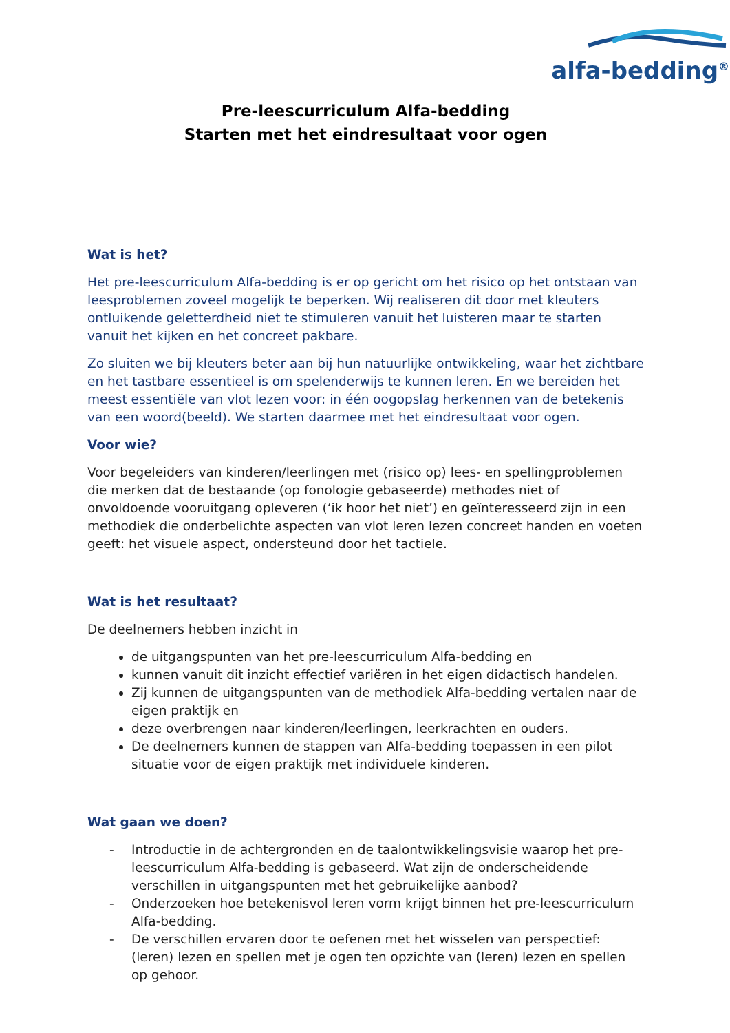alfa-bedding<sup>®</sup>
Pre-leescurriculum Alfa-bedding
Starten met het eindresultaat voor ogen
Wat is het?
Het pre-leescurriculum Alfa-bedding is er op gericht om het risico op het ontstaan van leesproblemen zoveel mogelijk te beperken. Wij realiseren dit door met kleuters ontluikende geletterdheid niet te stimuleren vanuit het luisteren maar te starten vanuit het kijken en het concreet pakbare.
Zo sluiten we bij kleuters beter aan bij hun natuurlijke ontwikkeling, waar het zichtbare en het tastbare essentieel is om spelenderwijs te kunnen leren. En we bereiden het meest essentiële van vlot lezen voor: in één oogopslag herkennen van de betekenis van een woord(beeld). We starten daarmee met het eindresultaat voor ogen.
Voor wie?
Voor begeleiders van kinderen/leerlingen met (risico op) lees- en spellingproblemen die merken dat de bestaande (op fonologie gebaseerde) methodes niet of onvoldoende vooruitgang opleveren (‘ik hoor het niet’) en geïnteresseerd zijn in een methodiek die onderbelichte aspecten van vlot leren lezen concreet handen en voeten geeft: het visuele aspect, ondersteund door het tactiele.
Wat is het resultaat?
De deelnemers hebben inzicht in
de uitgangspunten van het pre-leescurriculum Alfa-bedding en
kunnen vanuit dit inzicht effectief variëren in het eigen didactisch handelen.
Zij kunnen de uitgangspunten van de methodiek Alfa-bedding vertalen naar de eigen praktijk en
deze overbrengen naar kinderen/leerlingen, leerkrachten en ouders.
De deelnemers kunnen de stappen van Alfa-bedding toepassen in een pilot situatie voor de eigen praktijk met individuele kinderen.
Wat gaan we doen?
- Introductie in de achtergronden en de taalontwikkelingsvisie waarop het pre-leescurriculum Alfa-bedding is gebaseerd. Wat zijn de onderscheidende verschillen in uitgangspunten met het gebruikelijke aanbod?
- Onderzoeken hoe betekenisvol leren vorm krijgt binnen het pre-leescurriculum Alfa-bedding.
- De verschillen ervaren door te oefenen met het wisselen van perspectief: (leren) lezen en spellen met je ogen ten opzichte van (leren) lezen en spellen op gehoor.